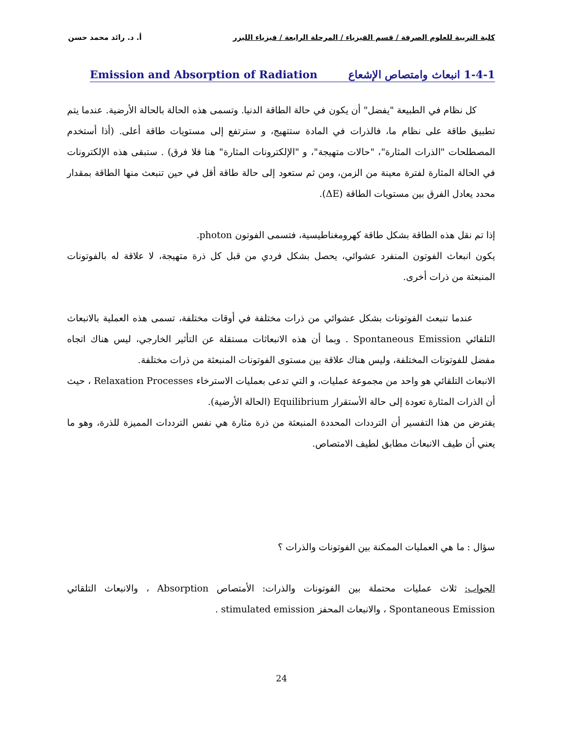كلية التربية للعلوم الصرفة / قسم الفيزياء / المرحلة الرابعة / فيزياء الليزر أ. د. رائد محمد حسن
1-4-1 انبعاث وامتصاص الإشعاع Emission and Absorption of Radiation
كل نظام في الطبيعة "يفضل" أن يكون في حالة الطاقة الدنيا. وتسمى هذه الحالة بالحالة الأرضية. عندما يتم تطبيق طاقة على نظام ما، فالذرات في المادة ستتهيج، و سترتفع إلى مستويات طاقة أعلى. (أذا أستخدم المصطلحات "الذرات المثارة"، "حالات متهيجة"، و "الإلكترونات المثارة" هنا فلا فرق) . ستبقى هذه الإلكترونات في الحالة المثارة لفترة معينة من الزمن، ومن ثم ستعود إلى حالة طاقة أقل في حين تنبعث منها الطاقة بمقدار محدد يعادل الفرق بين مستويات الطاقة (ΔE).
إذا تم نقل هذه الطاقة بشكل طاقة كهرومغناطيسية، فتسمى الفوتون photon.
يكون انبعاث الفوتون المنفرد عشوائي، يحصل بشكل فردي من قبل كل ذرة متهيجة، لا علاقة له بالفوتونات المنبعثة من ذرات أخرى.
عندما تنبعث الفوتونات بشكل عشوائي من ذرات مختلفة في أوقات مختلفة، تسمى هذه العملية بالانبعاث التلقائي Spontaneous Emission . وبما أن هذه الانبعاثات مستقلة عن التأثير الخارجي، ليس هناك اتجاه مفضل للفوتونات المختلفة، وليس هناك علاقة بين مستوى الفوتونات المنبعثة من ذرات مختلفة.
الانبعاث التلقائي هو واحد من مجموعة عمليات، و التي تدعى بعمليات الاسترخاء Relaxation Processes ، حيث أن الذرات المثارة تعودة إلى حالة الأستقرار Equilibrium (الحالة الأرضية).
يفترض من هذا التفسير أن الترددات المحددة المنبعثة من ذرة مثارة هي نفس الترددات المميزة للذرة، وهو ما يعني أن طيف الانبعاث مطابق لطيف الامتصاص.
سؤال : ما هي العمليات الممكنة بين الفوتونات والذرات ؟
الجواب: ثلاث عمليات محتملة بين الفوتونات والذرات: الأمتصاص Absorption ، والانبعاث التلقائي Spontaneous Emission ، والانبعاث المحفز stimulated emission .
24